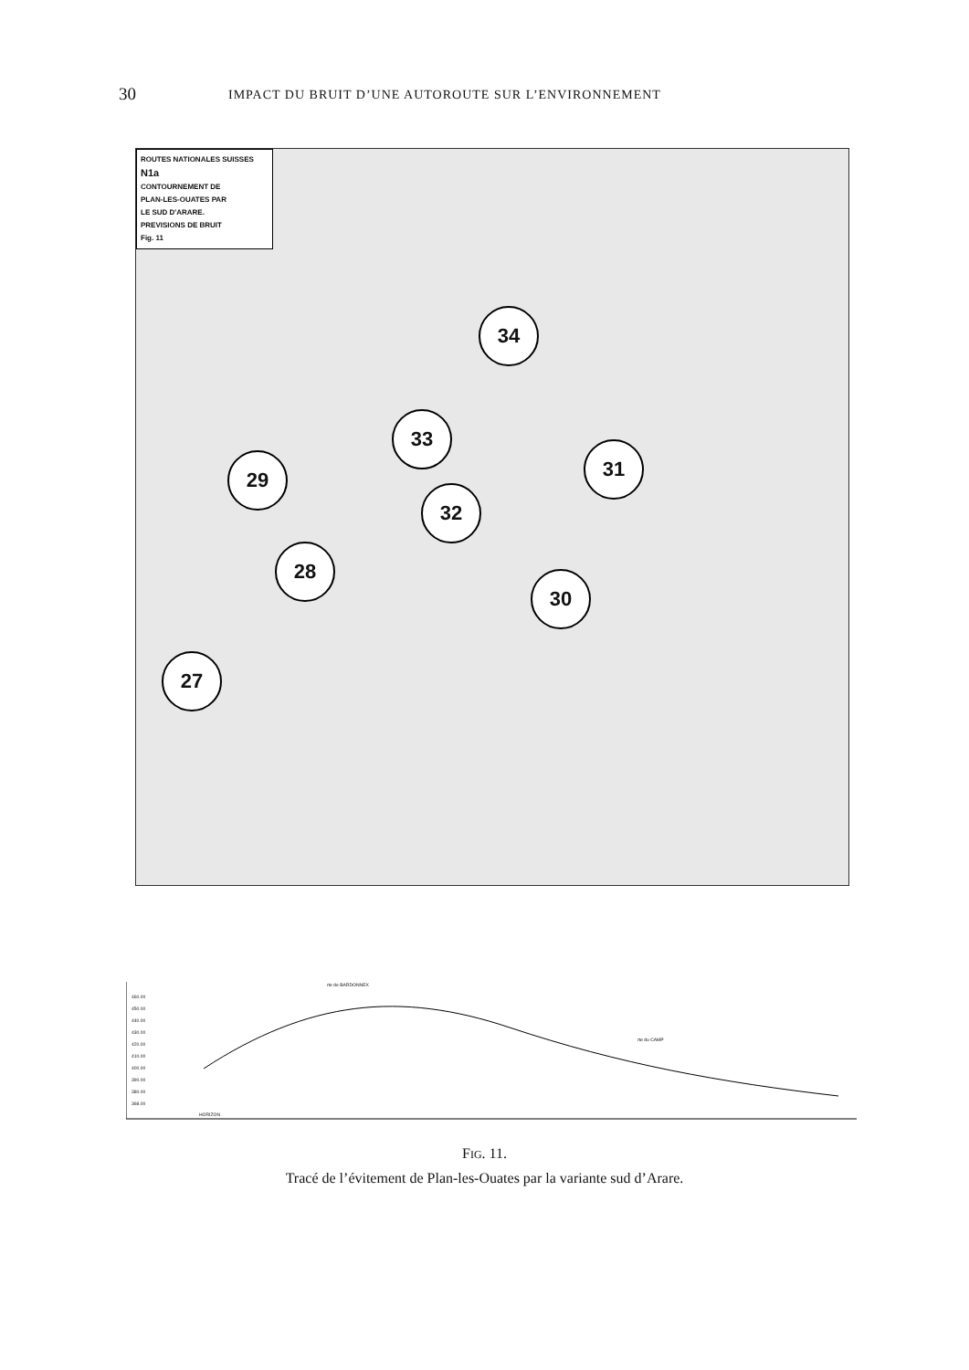30 IMPACT DU BRUIT D’UNE AUTOROUTE SUR L’ENVIRONNEMENT
ROUTES NATIONALES SUISSES
N1a
CONTOURNEMENT DE
PLAN-LES-OUATES PAR
LE SUD D'ARARE.
PREVISIONS DE BRUIT
Fig. 11
34
33
31
29
32
28
30
27
460.00
450.00
440.00
430.00
420.00
410.00
400.00
390.00
380.00
368.00
HORIZON
rte de BARDONNEX
rte du CAMP
FIG. 11.
Tracé de l’évitement de Plan-les-Ouates par la variante sud d’Arare.